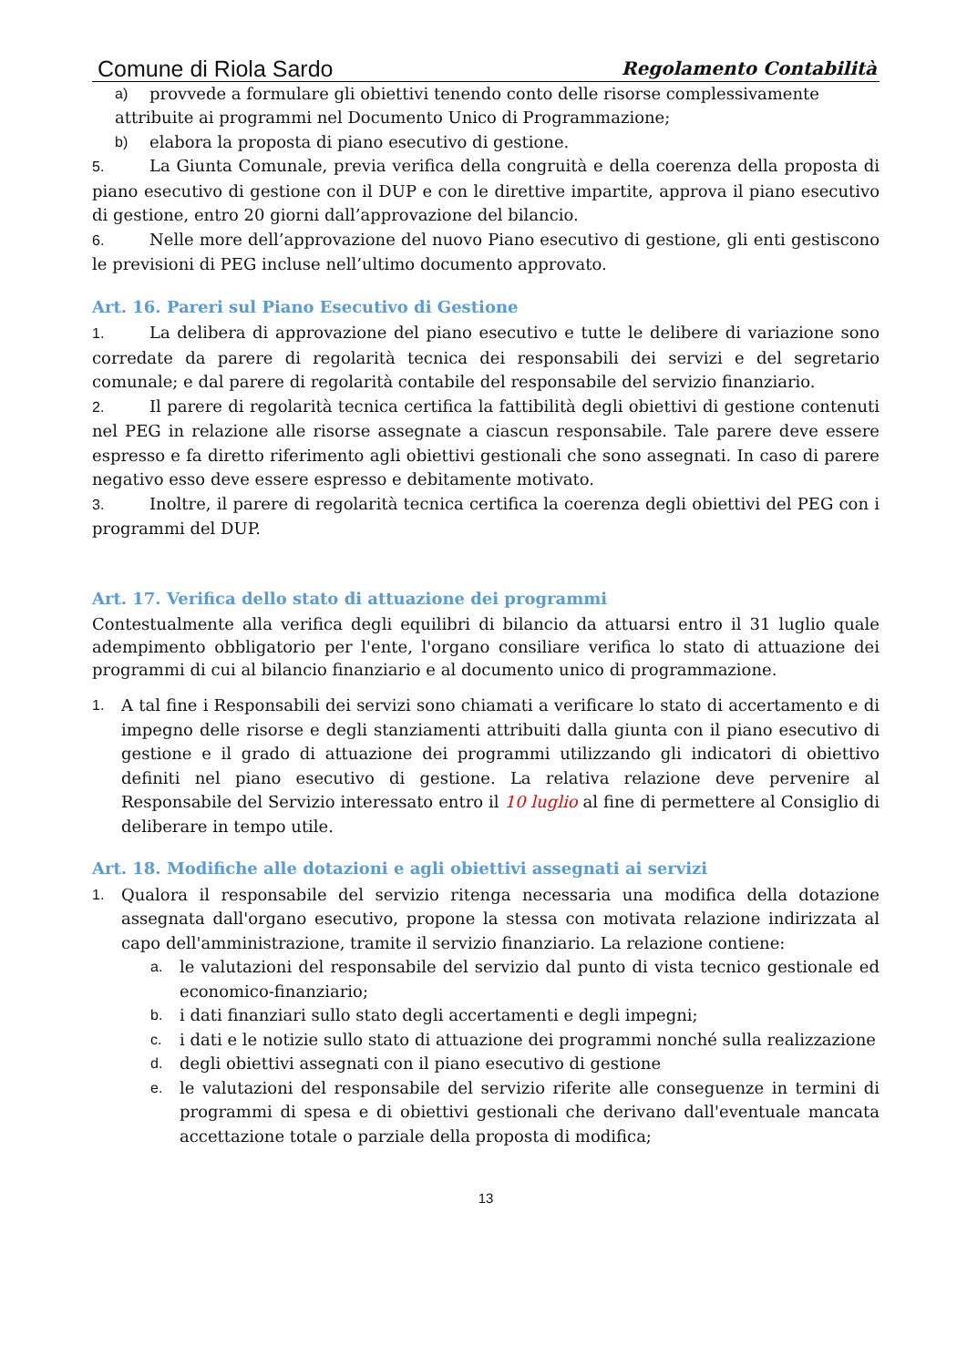Comune di Riola Sardo Regolamento Contabilità
a) provvede a formulare gli obiettivi tenendo conto delle risorse complessivamente
attribuite ai programmi nel Documento Unico di Programmazione;
b) elabora la proposta di piano esecutivo di gestione.
5. La Giunta Comunale, previa verifica della congruità e della coerenza della proposta di piano esecutivo di gestione con il DUP e con le direttive impartite, approva il piano esecutivo di gestione, entro 20 giorni dall’approvazione del bilancio.
6. Nelle more dell’approvazione del nuovo Piano esecutivo di gestione, gli enti gestiscono le previsioni di PEG incluse nell’ultimo documento approvato.
Art. 16. Pareri sul Piano Esecutivo di Gestione
1. La delibera di approvazione del piano esecutivo e tutte le delibere di variazione sono corredate da parere di regolarità tecnica dei responsabili dei servizi e del segretario comunale; e dal parere di regolarità contabile del responsabile del servizio finanziario.
2. Il parere di regolarità tecnica certifica la fattibilità degli obiettivi di gestione contenuti nel PEG in relazione alle risorse assegnate a ciascun responsabile. Tale parere deve essere espresso e fa diretto riferimento agli obiettivi gestionali che sono assegnati. In caso di parere negativo esso deve essere espresso e debitamente motivato.
3. Inoltre, il parere di regolarità tecnica certifica la coerenza degli obiettivi del PEG con i programmi del DUP.
Art. 17. Verifica dello stato di attuazione dei programmi
Contestualmente alla verifica degli equilibri di bilancio da attuarsi entro il 31 luglio quale adempimento obbligatorio per l'ente, l'organo consiliare verifica lo stato di attuazione dei programmi di cui al bilancio finanziario e al documento unico di programmazione.
1. A tal fine i Responsabili dei servizi sono chiamati a verificare lo stato di accertamento e di impegno delle risorse e degli stanziamenti attribuiti dalla giunta con il piano esecutivo di gestione e il grado di attuazione dei programmi utilizzando gli indicatori di obiettivo definiti nel piano esecutivo di gestione. La relativa relazione deve pervenire al Responsabile del Servizio interessato entro il 10 luglio al fine di permettere al Consiglio di deliberare in tempo utile.
Art. 18. Modifiche alle dotazioni e agli obiettivi assegnati ai servizi
1. Qualora il responsabile del servizio ritenga necessaria una modifica della dotazione assegnata dall'organo esecutivo, propone la stessa con motivata relazione indirizzata al capo dell'amministrazione, tramite il servizio finanziario. La relazione contiene:
a. le valutazioni del responsabile del servizio dal punto di vista tecnico gestionale ed economico-finanziario;
b. i dati finanziari sullo stato degli accertamenti e degli impegni;
c. i dati e le notizie sullo stato di attuazione dei programmi nonché sulla realizzazione
d. degli obiettivi assegnati con il piano esecutivo di gestione
e. le valutazioni del responsabile del servizio riferite alle conseguenze in termini di programmi di spesa e di obiettivi gestionali che derivano dall'eventuale mancata accettazione totale o parziale della proposta di modifica;
13